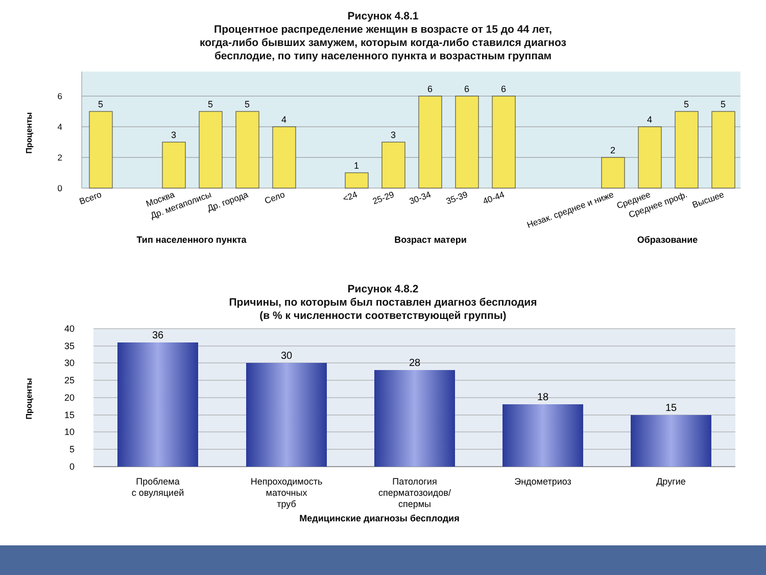Рисунок 4.8.1
Процентное распределение женщин в возрасте от 15 до 44 лет,
когда-либо бывших замужем, которым когда-либо ставился диагноз
бесплодие, по типу населенного пункта и возрастным группам
6
4
2
0
Проценты
5
3
5
5
4
1
3
6
6
6
2
4
5
5
Всего
Москва
Др. мегаполисы
Др. города
Село
<24
25-29
30-34
35-39
40-44
Незак. среднее и ниже
Среднее
Среднее проф.
Высшее
Тип населенного пункта
Возраст матери
Образование
Рисунок 4.8.2
Причины, по которым был поставлен диагноз бесплодия
(в % к численности соответствующей группы)
40
35
30
25
20
15
10
5
0
Проценты
36
30
28
18
15
Проблема
с овуляцией
Непроходимость
маточных
труб
Патология
сперматозоидов/
спермы
Эндометриоз
Другие
Медицинские диагнозы бесплодия